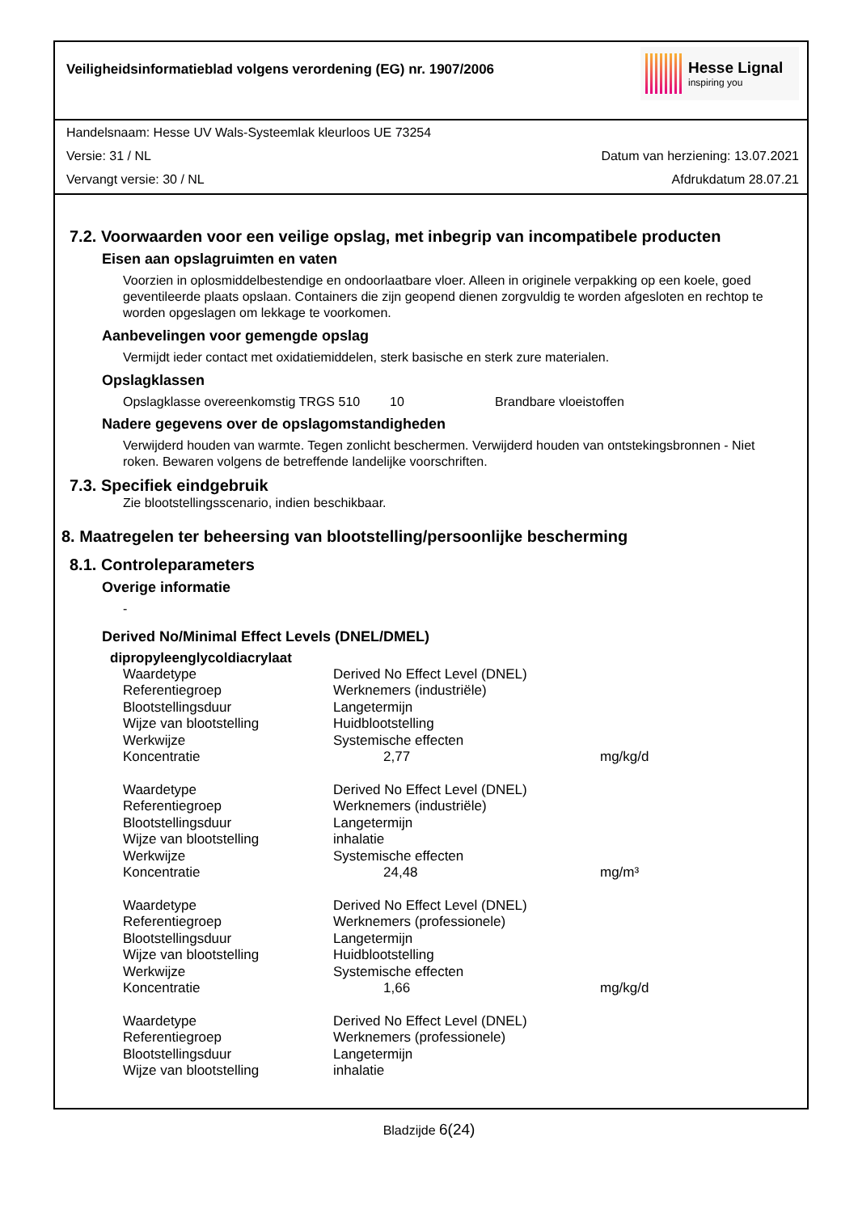Veiligheidsinformatieblad volgens verordening (EG) nr. 1907/2006
Hesse Lignal
inspiring you
Handelsnaam: Hesse UV Wals-Systeemlak kleurloos UE 73254
Versie: 31 / NL Datum van herziening: 13.07.2021
Vervangt versie: 30 / NL Afdrukdatum 28.07.21
7.2. Voorwaarden voor een veilige opslag, met inbegrip van incompatibele producten
Eisen aan opslagruimten en vaten
Voorzien in oplosmiddelbestendige en ondoorlaatbare vloer. Alleen in originele verpakking op een koele, goed geventileerde plaats opslaan. Containers die zijn geopend dienen zorgvuldig te worden afgesloten en rechtop te worden opgeslagen om lekkage te voorkomen.
Aanbevelingen voor gemengde opslag
Vermijdt ieder contact met oxidatiemiddelen, sterk basische en sterk zure materialen.
Opslagklassen
| Opslagklasse overeenkomstig TRGS 510 | 10 | Brandbare vloeistoffen |
Nadere gegevens over de opslagomstandigheden
Verwijderd houden van warmte. Tegen zonlicht beschermen. Verwijderd houden van ontstekingsbronnen - Niet roken. Bewaren volgens de betreffende landelijke voorschriften.
7.3. Specifiek eindgebruik
Zie blootstellingsscenario, indien beschikbaar.
8. Maatregelen ter beheersing van blootstelling/persoonlijke bescherming
8.1. Controleparameters
Overige informatie
-
Derived No/Minimal Effect Levels (DNEL/DMEL)
dipropyleenglycoldiacrylaat
| Waardetype | Derived No Effect Level (DNEL) | |
| Referentiegroep | Werknemers (industriële) | |
| Blootstellingsduur | Langetermijn | |
| Wijze van blootstelling | Huidblootstelling | |
| Werkwijze | Systemische effecten | |
| Koncentratie | 2,77 | mg/kg/d |
| Waardetype | Derived No Effect Level (DNEL) | |
| Referentiegroep | Werknemers (industriële) | |
| Blootstellingsduur | Langetermijn | |
| Wijze van blootstelling | inhalatie | |
| Werkwijze | Systemische effecten | |
| Koncentratie | 24,48 | mg/m³ |
| Waardetype | Derived No Effect Level (DNEL) | |
| Referentiegroep | Werknemers (professionele) | |
| Blootstellingsduur | Langetermijn | |
| Wijze van blootstelling | Huidblootstelling | |
| Werkwijze | Systemische effecten | |
| Koncentratie | 1,66 | mg/kg/d |
| Waardetype | Derived No Effect Level (DNEL) | |
| Referentiegroep | Werknemers (professionele) | |
| Blootstellingsduur | Langetermijn | |
| Wijze van blootstelling | inhalatie | |
Bladzijde 6(24)